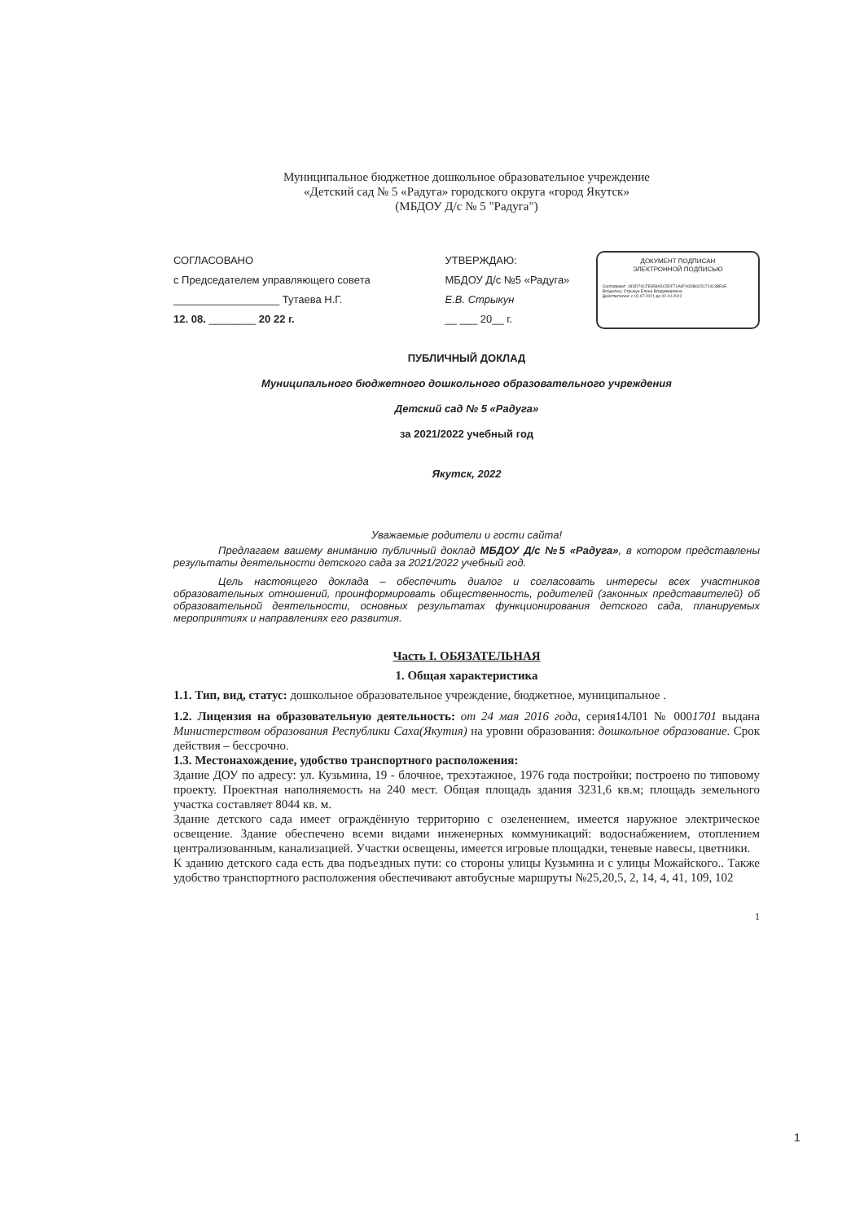Муниципальное бюджетное дошкольное образовательное учреждение
«Детский сад № 5 «Радуга» городского округа «город Якутск»
(МБДОУ Д/с № 5 "Радуга")
СОГЛАСОВАНО
с Председателем управляющего совета
__________________ Тутаева Н.Г.
12. 08. ________ 20 22 г.
УТВЕРЖДАЮ:
МБДОУ Д/с №5 «Радуга»
Е.В. Стрыкун
__ ___ 20__ г.
ДОКУМЕНТ ПОДПИСАН
ЭЛЕКТРОННОЙ ПОДПИСЬЮ
Сертификат: 18DD70CFE858A5C5DF71A6F06DB6C5172413BE6E
Владелец: Стрыкун Елена Владимировна
Действителен: с 02.07.2021 до 02.10.2022
ПУБЛИЧНЫЙ ДОКЛАД
Муниципального бюджетного дошкольного образовательного учреждения
Детский сад № 5 «Радуга»
за 2021/2022 учебный год
Якутск, 2022
Уважаемые родители и гости сайта!
Предлагаем вашему вниманию публичный доклад МБДОУ Д/с №5 «Радуга», в котором представлены результаты деятельности детского сада за 2021/2022 учебный год.
Цель настоящего доклада – обеспечить диалог и согласовать интересы всех участников образовательных отношений, проинформировать общественность, родителей (законных представителей) об образовательной деятельности, основных результатах функционирования детского сада, планируемых мероприятиях и направлениях его развития.
Часть I. ОБЯЗАТЕЛЬНАЯ
1. Общая характеристика
1.1. Тип, вид, статус: дошкольное образовательное учреждение, бюджетное, муниципальное .
1.2. Лицензия на образовательную деятельность: от 24 мая 2016 года, серия14Л01 № 0001701 выдана Министерством образования Республики Саха(Якутия) на уровни образования: дошкольное образование. Срок действия – бессрочно.
1.3. Местонахождение, удобство транспортного расположения:
Здание ДОУ по адресу: ул. Кузьмина, 19 - блочное, трехэтажное, 1976 года постройки; построено по типовому проекту. Проектная наполняемость на 240 мест. Общая площадь здания 3231,6 кв.м; площадь земельного участка составляет 8044 кв. м.
Здание детского сада имеет ограждённую территорию с озеленением, имеется наружное электрическое освещение. Здание обеспечено всеми видами инженерных коммуникаций: водоснабжением, отоплением централизованным, канализацией. Участки освещены, имеется игровые площадки, теневые навесы, цветники.
К зданию детского сада есть два подъездных пути: со стороны улицы Кузьмина и с улицы Можайского.. Также удобство транспортного расположения обеспечивают автобусные маршруты №25,20,5, 2, 14, 4, 41, 109, 102
1
1